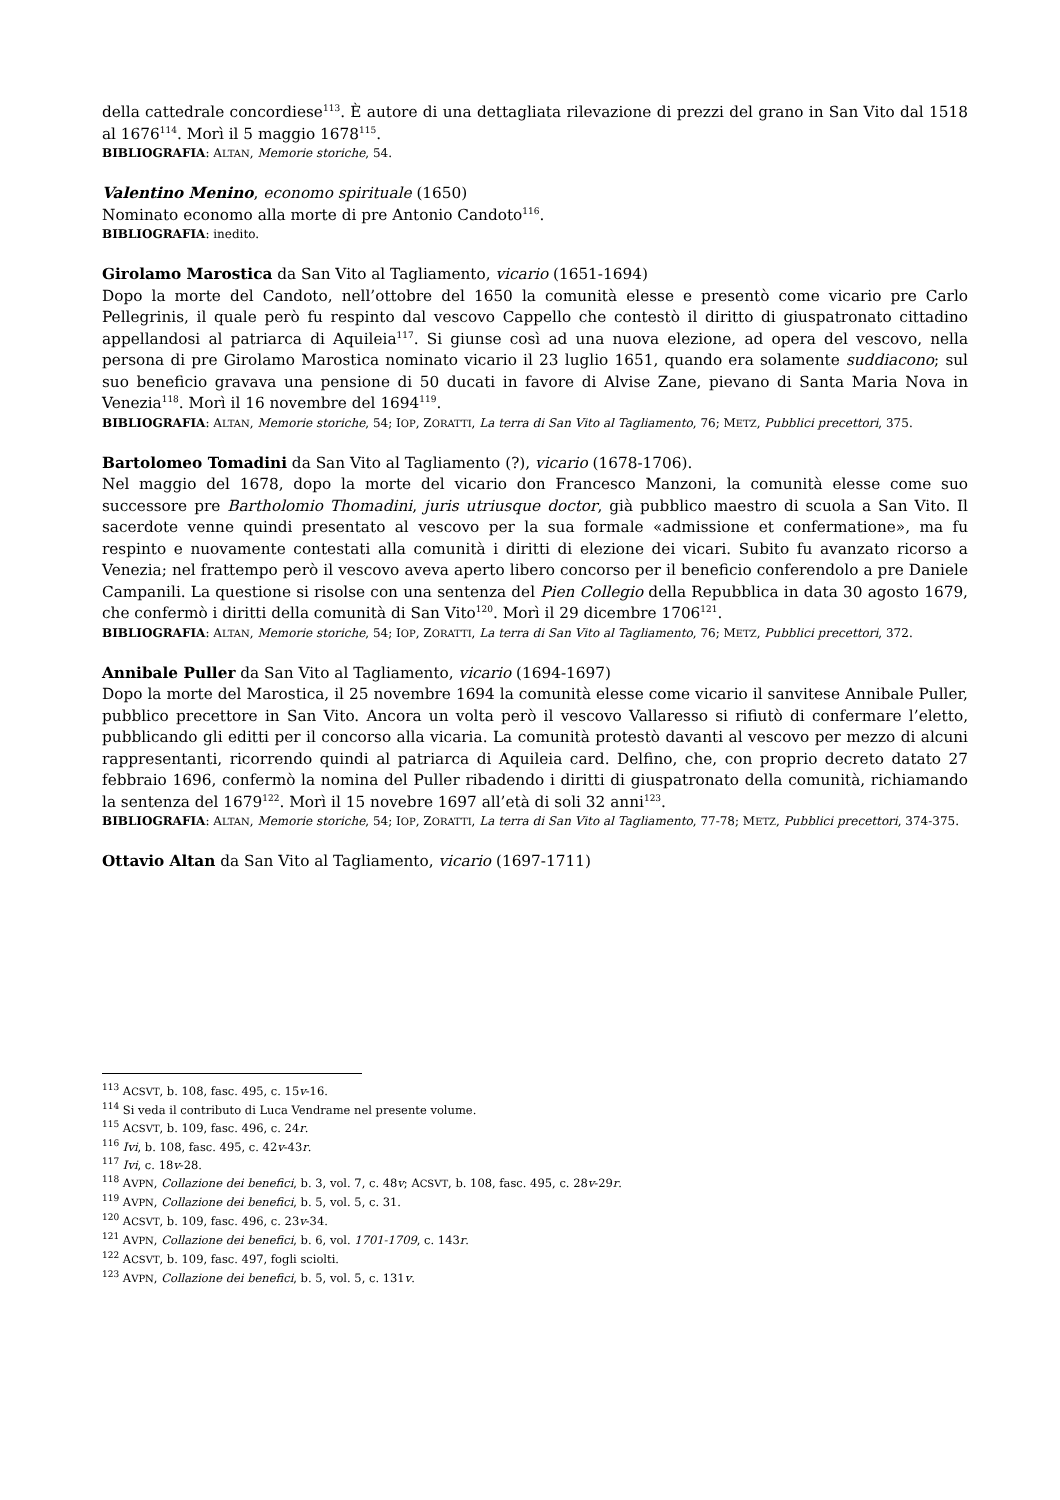della cattedrale concordiese<sup>113</sup>. È autore di una dettagliata rilevazione di prezzi del grano in San Vito dal 1518 al 1676<sup>114</sup>. Morì il 5 maggio 1678<sup>115</sup>.
BIBLIOGRAFIA: ALTAN, Memorie storiche, 54.
Valentino Menino, economo spirituale (1650)
Nominato economo alla morte di pre Antonio Candoto<sup>116</sup>.
BIBLIOGRAFIA: inedito.
Girolamo Marostica da San Vito al Tagliamento, vicario (1651-1694)
Dopo la morte del Candoto, nell’ottobre del 1650 la comunità elesse e presentò come vicario pre Carlo Pellegrinis, il quale però fu respinto dal vescovo Cappello che contestò il diritto di giuspatronato cittadino appellandosi al patriarca di Aquileia<sup>117</sup>. Si giunse così ad una nuova elezione, ad opera del vescovo, nella persona di pre Girolamo Marostica nominato vicario il 23 luglio 1651, quando era solamente suddiacono; sul suo beneficio gravava una pensione di 50 ducati in favore di Alvise Zane, pievano di Santa Maria Nova in Venezia<sup>118</sup>. Morì il 16 novembre del 1694<sup>119</sup>.
BIBLIOGRAFIA: ALTAN, Memorie storiche, 54; IOP, ZORATTI, La terra di San Vito al Tagliamento, 76; METZ, Pubblici precettori, 375.
Bartolomeo Tomadini da San Vito al Tagliamento (?), vicario (1678-1706).
Nel maggio del 1678, dopo la morte del vicario don Francesco Manzoni, la comunità elesse come suo successore pre Bartholomio Thomadini, juris utriusque doctor, già pubblico maestro di scuola a San Vito. Il sacerdote venne quindi presentato al vescovo per la sua formale «admissione et confermatione», ma fu respinto e nuovamente contestati alla comunità i diritti di elezione dei vicari. Subito fu avanzato ricorso a Venezia; nel frattempo però il vescovo aveva aperto libero concorso per il beneficio conferendolo a pre Daniele Campanili. La questione si risolse con una sentenza del Pien Collegio della Repubblica in data 30 agosto 1679, che confermò i diritti della comunità di San Vito<sup>120</sup>. Morì il 29 dicembre 1706<sup>121</sup>.
BIBLIOGRAFIA: ALTAN, Memorie storiche, 54; IOP, ZORATTI, La terra di San Vito al Tagliamento, 76; METZ, Pubblici precettori, 372.
Annibale Puller da San Vito al Tagliamento, vicario (1694-1697)
Dopo la morte del Marostica, il 25 novembre 1694 la comunità elesse come vicario il sanvitese Annibale Puller, pubblico precettore in San Vito. Ancora un volta però il vescovo Vallaresso si rifiutò di confermare l’eletto, pubblicando gli editti per il concorso alla vicaria. La comunità protestò davanti al vescovo per mezzo di alcuni rappresentanti, ricorrendo quindi al patriarca di Aquileia card. Delfino, che, con proprio decreto datato 27 febbraio 1696, confermò la nomina del Puller ribadendo i diritti di giuspatronato della comunità, richiamando la sentenza del 1679<sup>122</sup>. Morì il 15 novebre 1697 all’età di soli 32 anni<sup>123</sup>.
BIBLIOGRAFIA: ALTAN, Memorie storiche, 54; IOP, ZORATTI, La terra di San Vito al Tagliamento, 77-78; METZ, Pubblici precettori, 374-375.
Ottavio Altan da San Vito al Tagliamento, vicario (1697-1711)
<sup>113</sup> ACSVT, b. 108, fasc. 495, c. 15v-16.
<sup>114</sup> Si veda il contributo di Luca Vendrame nel presente volume.
<sup>115</sup> ACSVT, b. 109, fasc. 496, c. 24r.
<sup>116</sup> Ivi, b. 108, fasc. 495, c. 42v-43r.
<sup>117</sup> Ivi, c. 18v-28.
<sup>118</sup> AVPN, Collazione dei benefici, b. 3, vol. 7, c. 48v; ACSVT, b. 108, fasc. 495, c. 28v-29r.
<sup>119</sup> AVPN, Collazione dei benefici, b. 5, vol. 5, c. 31.
<sup>120</sup> ACSVT, b. 109, fasc. 496, c. 23v-34.
<sup>121</sup> AVPN, Collazione dei benefici, b. 6, vol. 1701-1709, c. 143r.
<sup>122</sup> ACSVT, b. 109, fasc. 497, fogli sciolti.
<sup>123</sup> AVPN, Collazione dei benefici, b. 5, vol. 5, c. 131v.